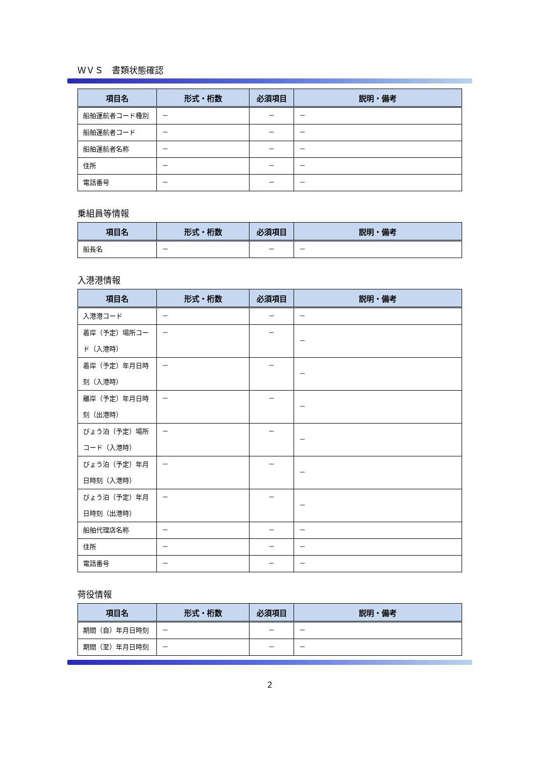ＷＶＳ　書類状態確認
| 項目名 | 形式・桁数 | 必須項目 | 説明・備考 |
| --- | --- | --- | --- |
| 船舶運航者コード種別 | － | － | － |
| 船舶運航者コード | － | － | － |
| 船舶運航者名称 | － | － | － |
| 住所 | － | － | － |
| 電話番号 | － | － | － |
乗組員等情報
| 項目名 | 形式・桁数 | 必須項目 | 説明・備考 |
| --- | --- | --- | --- |
| 船長名 | － | － | － |
入港港情報
| 項目名 | 形式・桁数 | 必須項目 | 説明・備考 |
| --- | --- | --- | --- |
| 入港港コード | － | － | － |
| 着岸（予定）場所コード（入港時） | － | － | － |
| 着岸（予定）年月日時刻（入港時） | － | － | － |
| 離岸（予定）年月日時刻（出港時） | － | － | － |
| びょう泊（予定）場所コード（入港時） | － | － | － |
| びょう泊（予定）年月日時刻（入港時） | － | － | － |
| びょう泊（予定）年月日時刻（出港時） | － | － | － |
| 船舶代理店名称 | － | － | － |
| 住所 | － | － | － |
| 電話番号 | － | － | － |
荷役情報
| 項目名 | 形式・桁数 | 必須項目 | 説明・備考 |
| --- | --- | --- | --- |
| 期間（自）年月日時刻 | － | － | － |
| 期間（至）年月日時刻 | － | － | － |
2